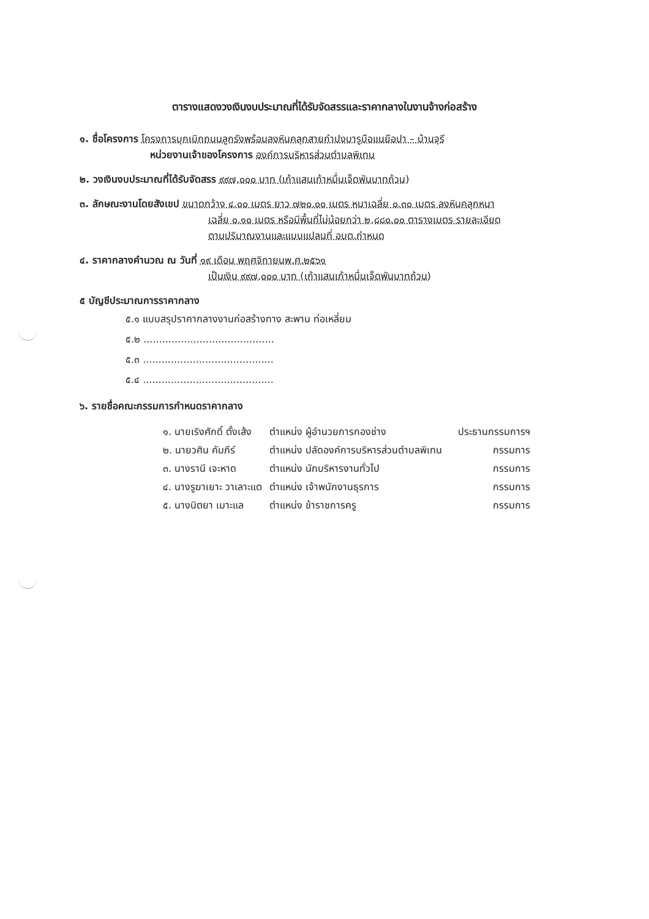ตารางแสดงวงเงินงบประมาณที่ได้รับจัดสรรและราคากลางในงานจ้างก่อสร้าง
๑. ชื่อโครงการ โครงการบุกเบิกถนนลูกรังพร้อมลงหินคลุกสายกำปงบารูบือแนยือปา – บ้านจุรี
หน่วยงานเจ้าของโครงการ องค์การบริหารส่วนตำบลพิเทน
๒. วงเงินงบประมาณที่ได้รับจัดสรร ๙๙๗,๐๐๐ บาท (เก้าแสนเก้าหมื่นเจ็ดพันบาทถ้วน)
๓. ลักษณะงานโดยสังเขป ขนาดกว้าง ๔.๐๐ เมตร ยาว ๗๒๐.๐๐ เมตร หนาเฉลี่ย ๐.๓๐ เมตร ลงหินคลุกหนา
เฉลี่ย ๐.๑๐ เมตร หรือมีพื้นที่ไม่น้อยกว่า ๒,๘๘๐.๐๐ ตารางเมตร รายละเอียด
ตามปริมาณงานและแบบแปลนที่ อบต.กำหนด
๔. ราคากลางคำนวณ ณ วันที่ ๑๙ เดือน พฤศจิกายนพ.ศ.๒๕๖๑
เป็นเงิน ๙๙๗,๐๐๐ บาท (เก้าแสนเก้าหมื่นเจ็ดพันบาทถ้วน)
๕ บัญชีประมาณการราคากลาง
๕.๑ แบบสรุปราคากลางงานก่อสร้างทาง สะพาน ท่อเหลี่ยม
๕.๒ ..........................................
๕.๓ ..........................................
๕.๔ ..........................................
๖. รายชื่อคณะกรรมการกำหนดราคากลาง
| ๑. นายเริงศักดิ์ ตั้งเส้ง | ตำแหน่ง ผู้อำนวยการกองช่าง | ประธานกรรมการฯ |
| ๒. นายวศิน คัมภีร์ | ตำแหน่ง ปลัดองค์การบริหารส่วนตำบลพิเทน | กรรมการ |
| ๓. นางรานี เจะหาด | ตำแหน่ง นักบริหารงานทั่วไป | กรรมการ |
| ๔. นางรูฆาเยาะ วาเลาะแต | ตำแหน่ง เจ้าพนักงานธุรการ | กรรมการ |
| ๕. นางนิตยา เมาะแล | ตำแหน่ง ข้าราชการครู | กรรมการ |